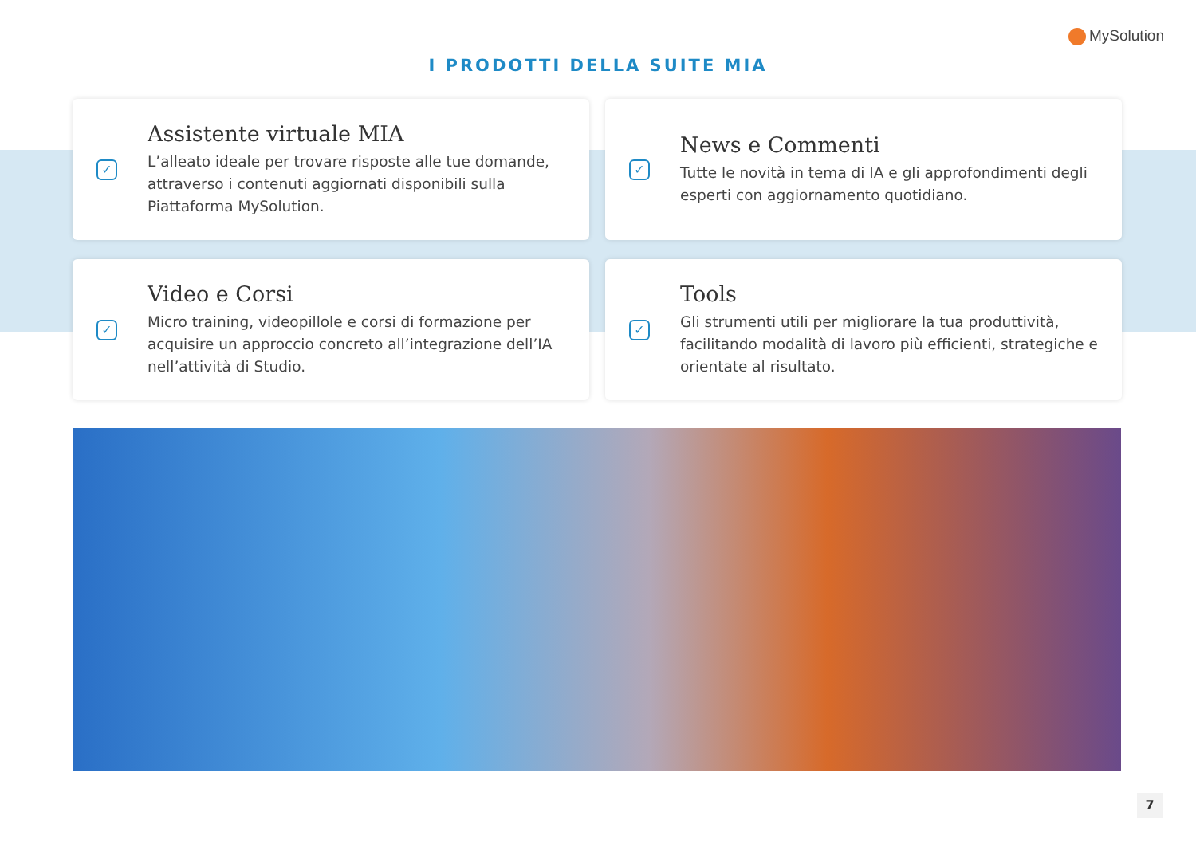MySolution
I PRODOTTI DELLA SUITE MIA
✓
Assistente virtuale MIA
L’alleato ideale per trovare risposte alle tue domande, attraverso i contenuti aggiornati disponibili sulla Piattaforma MySolution.
✓
News e Commenti
Tutte le novità in tema di IA e gli approfondimenti degli esperti con aggiornamento quotidiano.
✓
Video e Corsi
Micro training, videopillole e corsi di formazione per acquisire un approccio concreto all’integrazione dell’IA nell’attività di Studio.
✓
Tools
Gli strumenti utili per migliorare la tua produttività, facilitando modalità di lavoro più efficienti, strategiche e orientate al risultato.
7